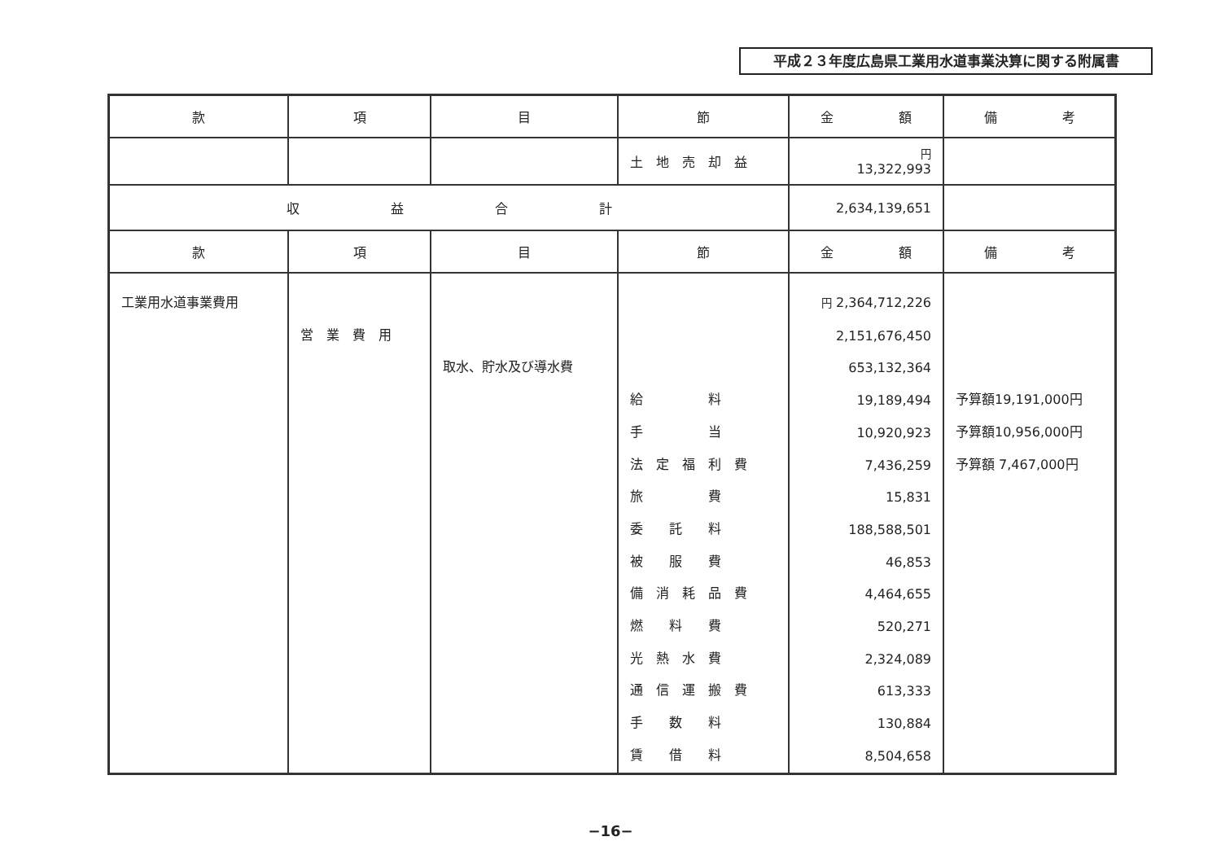平成２３年度広島県工業用水道事業決算に関する附属書
| 款 | 項 | 目 | 節 | 金 額 | 備 考 |
| --- | --- | --- | --- | --- | --- |
| | | | 土 地 売 却 益 | 円 13,322,993 | |
| 収 益 合 計 | | | | 2,634,139,651 | |
| 款 | 項 | 目 | 節 | 金 額 | 備 考 |
| 工業用水道事業費用 | 営 業 費 用 | 取水、貯水及び導水費 | 給 料 手 当 法 定 福 利 費 旅 費 委 託 料 被 服 費 備 消 耗 品 費 燃 料 費 光 熱 水 費 通 信 運 搬 費 手 数 料 賃 借 料 | 円 2,364,712,226 2,151,676,450 653,132,364 19,189,494 10,920,923 7,436,259 15,831 188,588,501 46,853 4,464,655 520,271 2,324,089 613,333 130,884 8,504,658 | 予算額19,191,000円 予算額10,956,000円 予算額 7,467,000円 |
−16−